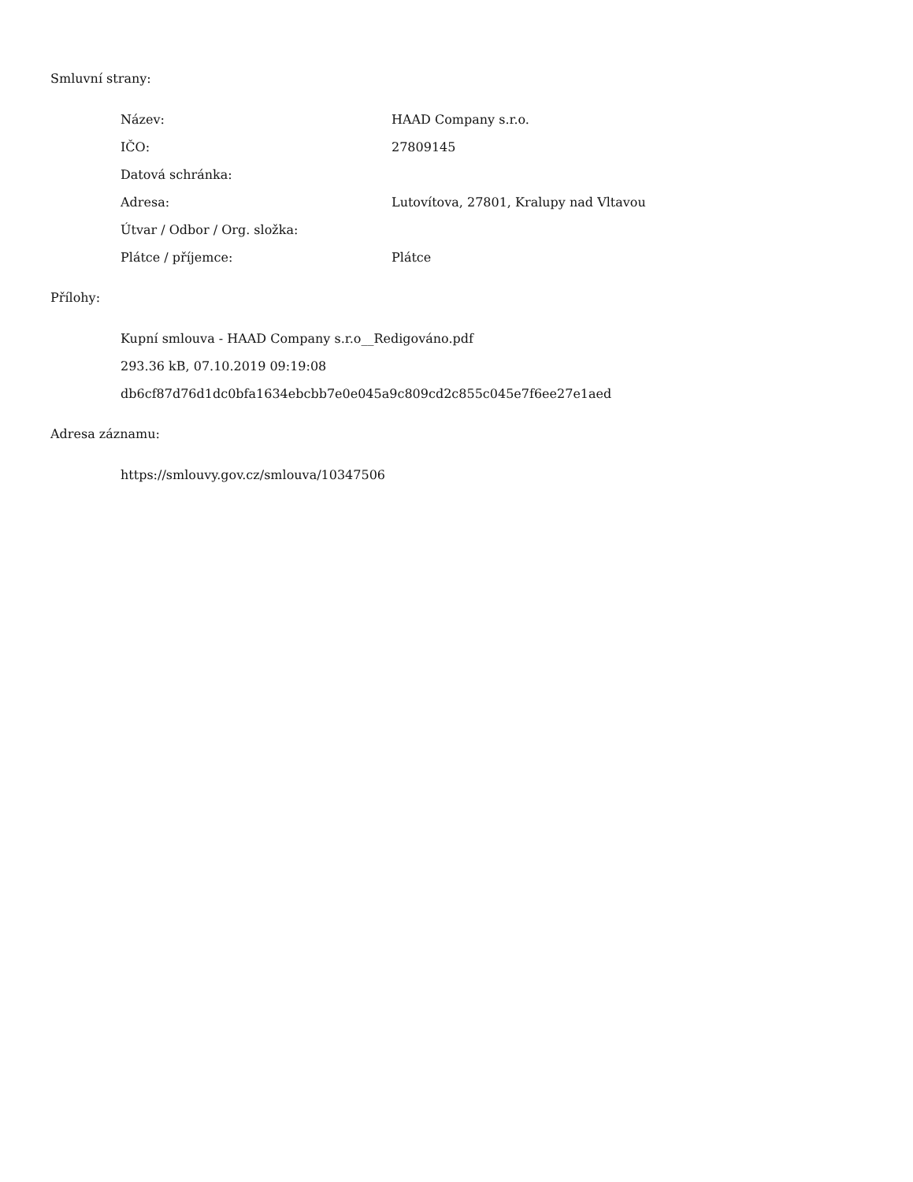Smluvní strany:
| Název: | HAAD Company s.r.o. |
| IČO: | 27809145 |
| Datová schránka: | |
| Adresa: | Lutovítova, 27801, Kralupy nad Vltavou |
| Útvar / Odbor / Org. složka: | |
| Plátce / příjemce: | Plátce |
Přílohy:
Kupní smlouva - HAAD Company s.r.o__Redigováno.pdf
293.36 kB, 07.10.2019 09:19:08
db6cf87d76d1dc0bfa1634ebcbb7e0e045a9c809cd2c855c045e7f6ee27e1aed
Adresa záznamu:
https://smlouvy.gov.cz/smlouva/10347506